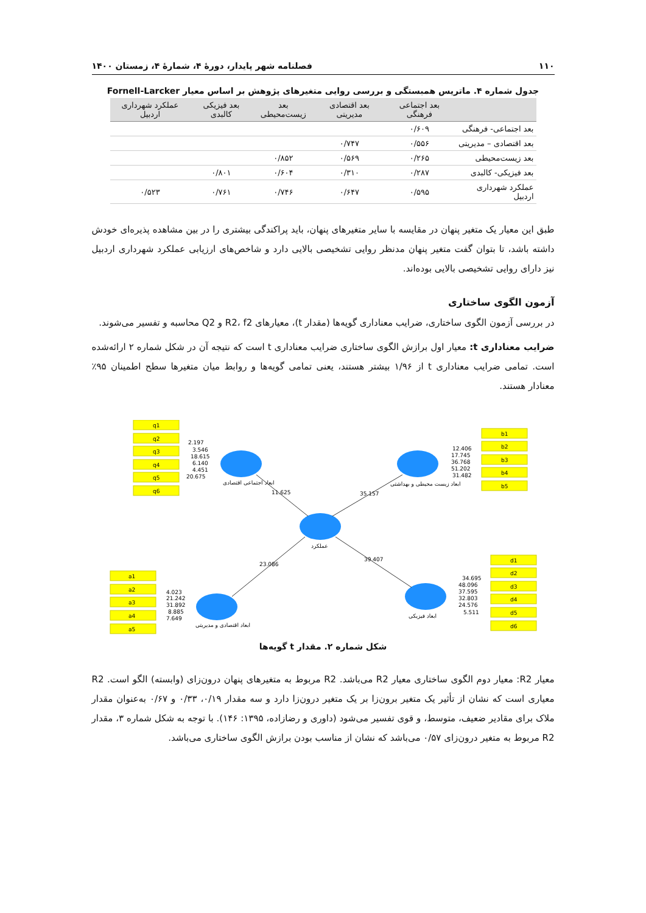۱۱۰ فصلنامه شهر پایدار، دورهٔ ۴، شمارهٔ ۴، زمستان ۱۴۰۰
جدول شماره ۴. ماتریس همبستگی و بررسی روایی متغیرهای پژوهش بر اساس معیار Fornell-Larcker
| | بعد اجتماعی فرهنگی | بعد اقتصادی مدیریتی | بعد زیست‌محیطی | بعد فیزیکی کالبدی | عملکرد شهرداری اردبیل |
| --- | --- | --- | --- | --- | --- |
| بعد اجتماعی- فرهنگی | ۰/۶۰۹ | | | | |
| بعد اقتصادی – مدیریتی | ۰/۵۵۶ | ۰/۷۴۷ | | | |
| بعد زیست‌محیطی | ۰/۲۶۵ | ۰/۵۶۹ | ۰/۸۵۲ | | |
| بعد فیزیکی- کالبدی | ۰/۲۸۷ | ۰/۳۱۰ | ۰/۶۰۴ | ۰/۸۰۱ | |
| عملکرد شهرداری اردبیل | ۰/۵۹۵ | ۰/۶۴۷ | ۰/۷۴۶ | ۰/۷۶۱ | ۰/۵۲۳ |
طبق این معیار یک متغیر پنهان در مقایسه با سایر متغیرهای پنهان، باید پراکندگی بیشتری را در بین مشاهده پذیره‌ای خودش داشته باشد، تا بتوان گفت متغیر پنهان مدنظر روایی تشخیصی بالایی دارد و شاخص‌های ارزیابی عملکرد شهرداری اردبیل نیز دارای روایی تشخیصی بالایی بوده‌اند.
آزمون الگوی ساختاری
در بررسی آزمون الگوی ساختاری، ضرایب معناداری گویه‌ها (مقدار t)، معیارهای R2، f2 و Q2 محاسبه و تفسیر می‌شوند.
ضرایب معناداری t: معیار اول برازش الگوی ساختاری ضرایب معناداری t است که نتیجه آن در شکل شماره ۲ ارائه‌شده است. تمامی ضرایب معناداری t از ۱/۹۶ بیشتر هستند، یعنی تمامی گویه‌ها و روابط میان متغیرها سطح اطمینان ۹۵٪ معنادار هستند.
q1
q2
q3
q4
q5
q6
b1
b2
b3
b4
b5
a1
a2
a3
a4
a5
d1
d2
d3
d4
d5
d6
2.197
3.546
18.615
6.140
4.451
20.675
12.406
17.745
36.768
51.202
31.482
4.023
21.242
31.892
8.885
7.649
34.695
48.096
37.595
32.803
24.576
5.511
11.625
35.157
23.086
39.407
ابعاد اجتماعی اقتصادی
ابعاد زیست محیطی و بهداشتی
عملکرد
ابعاد اقتصادی و مدیریتی
ابعاد فیزیکی
شکل شماره ۲. مقدار t گویه‌ها
معیار R2: معیار دوم الگوی ساختاری معیار R2 می‌باشد. R2 مربوط به متغیرهای پنهان درون‌زای (وابسته) الگو است. R2 معیاری است که نشان از تأثیر یک متغیر برون‌زا بر یک متغیر درون‌زا دارد و سه مقدار ۰/۱۹، ۰/۳۳ و ۰/۶۷ به‌عنوان مقدار ملاک برای مقادیر ضعیف، متوسط، و قوی تفسیر می‌شود (داوری و رضازاده، ۱۳۹۵: ۱۴۶). با توجه به شکل شماره ۳، مقدار R2 مربوط به متغیر درون‌زای ۰/۵۷ می‌باشد که نشان از مناسب بودن برازش الگوی ساختاری می‌باشد.